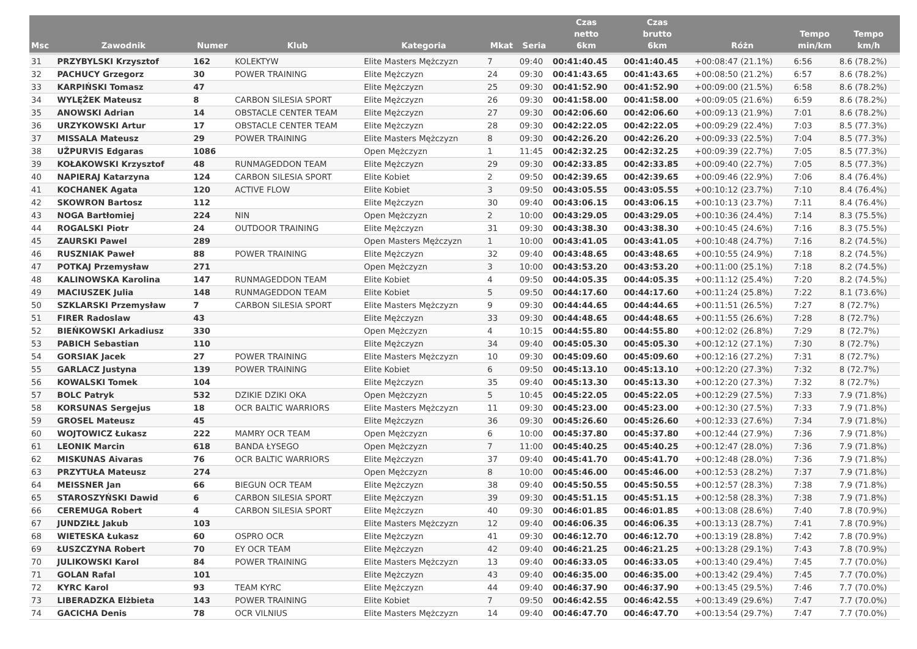| Msc | Zawodnik | Numer | Klub | Kategoria | Mkat | Seria | Czas netto 6km | Czas brutto 6km | Różn | Tempo min/km | Tempo km/h |
| --- | --- | --- | --- | --- | --- | --- | --- | --- | --- | --- | --- |
| 31 | PRZYBYLSKI Krzysztof | 162 | KOLEKTYW | Elite Masters Mężczyzn | 7 | 09:40 | 00:41:40.45 | 00:41:40.45 | +00:08:47 (21.1%) | 6:56 | 8.6 (78.2%) |
| 32 | PACHUCY Grzegorz | 30 | POWER TRAINING | Elite Mężczyzn | 24 | 09:30 | 00:41:43.65 | 00:41:43.65 | +00:08:50 (21.2%) | 6:57 | 8.6 (78.2%) |
| 33 | KARPIŃSKI Tomasz | 47 | | Elite Mężczyzn | 25 | 09:30 | 00:41:52.90 | 00:41:52.90 | +00:09:00 (21.5%) | 6:58 | 8.6 (78.2%) |
| 34 | WYLĘŻEK Mateusz | 8 | CARBON SILESIA SPORT | Elite Mężczyzn | 26 | 09:30 | 00:41:58.00 | 00:41:58.00 | +00:09:05 (21.6%) | 6:59 | 8.6 (78.2%) |
| 35 | ANOWSKI Adrian | 14 | OBSTACLE CENTER TEAM | Elite Mężczyzn | 27 | 09:30 | 00:42:06.60 | 00:42:06.60 | +00:09:13 (21.9%) | 7:01 | 8.6 (78.2%) |
| 36 | URZYKOWSKI Artur | 17 | OBSTACLE CENTER TEAM | Elite Mężczyzn | 28 | 09:30 | 00:42:22.05 | 00:42:22.05 | +00:09:29 (22.4%) | 7:03 | 8.5 (77.3%) |
| 37 | MISSALA Mateusz | 29 | POWER TRAINING | Elite Masters Mężczyzn | 8 | 09:30 | 00:42:26.20 | 00:42:26.20 | +00:09:33 (22.5%) | 7:04 | 8.5 (77.3%) |
| 38 | UŽPURVIS Edgaras | 1086 | | Open Mężczyzn | 1 | 11:45 | 00:42:32.25 | 00:42:32.25 | +00:09:39 (22.7%) | 7:05 | 8.5 (77.3%) |
| 39 | KOŁAKOWSKI Krzysztof | 48 | RUNMAGEDDON TEAM | Elite Mężczyzn | 29 | 09:30 | 00:42:33.85 | 00:42:33.85 | +00:09:40 (22.7%) | 7:05 | 8.5 (77.3%) |
| 40 | NAPIERAJ Katarzyna | 124 | CARBON SILESIA SPORT | Elite Kobiet | 2 | 09:50 | 00:42:39.65 | 00:42:39.65 | +00:09:46 (22.9%) | 7:06 | 8.4 (76.4%) |
| 41 | KOCHANEK Agata | 120 | ACTIVE FLOW | Elite Kobiet | 3 | 09:50 | 00:43:05.55 | 00:43:05.55 | +00:10:12 (23.7%) | 7:10 | 8.4 (76.4%) |
| 42 | SKOWRON Bartosz | 112 | | Elite Mężczyzn | 30 | 09:40 | 00:43:06.15 | 00:43:06.15 | +00:10:13 (23.7%) | 7:11 | 8.4 (76.4%) |
| 43 | NOGA Bartłomiej | 224 | NIN | Open Mężczyzn | 2 | 10:00 | 00:43:29.05 | 00:43:29.05 | +00:10:36 (24.4%) | 7:14 | 8.3 (75.5%) |
| 44 | ROGALSKI Piotr | 24 | OUTDOOR TRAINING | Elite Mężczyzn | 31 | 09:30 | 00:43:38.30 | 00:43:38.30 | +00:10:45 (24.6%) | 7:16 | 8.3 (75.5%) |
| 45 | ZAURSKI Pawel | 289 | | Open Masters Mężczyzn | 1 | 10:00 | 00:43:41.05 | 00:43:41.05 | +00:10:48 (24.7%) | 7:16 | 8.2 (74.5%) |
| 46 | RUSZNIAK Paweł | 88 | POWER TRAINING | Elite Mężczyzn | 32 | 09:40 | 00:43:48.65 | 00:43:48.65 | +00:10:55 (24.9%) | 7:18 | 8.2 (74.5%) |
| 47 | POTKAJ Przemysław | 271 | | Open Mężczyzn | 3 | 10:00 | 00:43:53.20 | 00:43:53.20 | +00:11:00 (25.1%) | 7:18 | 8.2 (74.5%) |
| 48 | KALINOWSKA Karolina | 147 | RUNMAGEDDON TEAM | Elite Kobiet | 4 | 09:50 | 00:44:05.35 | 00:44:05.35 | +00:11:12 (25.4%) | 7:20 | 8.2 (74.5%) |
| 49 | MACIUSZEK Julia | 148 | RUNMAGEDDON TEAM | Elite Kobiet | 5 | 09:50 | 00:44:17.60 | 00:44:17.60 | +00:11:24 (25.8%) | 7:22 | 8.1 (73.6%) |
| 50 | SZKLARSKI Przemysław | 7 | CARBON SILESIA SPORT | Elite Masters Mężczyzn | 9 | 09:30 | 00:44:44.65 | 00:44:44.65 | +00:11:51 (26.5%) | 7:27 | 8 (72.7%) |
| 51 | FIRER Radoslaw | 43 | | Elite Mężczyzn | 33 | 09:30 | 00:44:48.65 | 00:44:48.65 | +00:11:55 (26.6%) | 7:28 | 8 (72.7%) |
| 52 | BIEŃKOWSKI Arkadiusz | 330 | | Open Mężczyzn | 4 | 10:15 | 00:44:55.80 | 00:44:55.80 | +00:12:02 (26.8%) | 7:29 | 8 (72.7%) |
| 53 | PABICH Sebastian | 110 | | Elite Mężczyzn | 34 | 09:40 | 00:45:05.30 | 00:45:05.30 | +00:12:12 (27.1%) | 7:30 | 8 (72.7%) |
| 54 | GORSIAK Jacek | 27 | POWER TRAINING | Elite Masters Mężczyzn | 10 | 09:30 | 00:45:09.60 | 00:45:09.60 | +00:12:16 (27.2%) | 7:31 | 8 (72.7%) |
| 55 | GARLACZ Justyna | 139 | POWER TRAINING | Elite Kobiet | 6 | 09:50 | 00:45:13.10 | 00:45:13.10 | +00:12:20 (27.3%) | 7:32 | 8 (72.7%) |
| 56 | KOWALSKI Tomek | 104 | | Elite Mężczyzn | 35 | 09:40 | 00:45:13.30 | 00:45:13.30 | +00:12:20 (27.3%) | 7:32 | 8 (72.7%) |
| 57 | BOLC Patryk | 532 | DZIKIE DZIKI OKA | Open Mężczyzn | 5 | 10:45 | 00:45:22.05 | 00:45:22.05 | +00:12:29 (27.5%) | 7:33 | 7.9 (71.8%) |
| 58 | KORSUNAS Sergejus | 18 | OCR BALTIC WARRIORS | Elite Masters Mężczyzn | 11 | 09:30 | 00:45:23.00 | 00:45:23.00 | +00:12:30 (27.5%) | 7:33 | 7.9 (71.8%) |
| 59 | GROSEL Mateusz | 45 | | Elite Mężczyzn | 36 | 09:30 | 00:45:26.60 | 00:45:26.60 | +00:12:33 (27.6%) | 7:34 | 7.9 (71.8%) |
| 60 | WOJTOWICZ Łukasz | 222 | MAMRY OCR TEAM | Open Mężczyzn | 6 | 10:00 | 00:45:37.80 | 00:45:37.80 | +00:12:44 (27.9%) | 7:36 | 7.9 (71.8%) |
| 61 | LEONIK Marcin | 618 | BANDA ŁYSEGO | Open Mężczyzn | 7 | 11:00 | 00:45:40.25 | 00:45:40.25 | +00:12:47 (28.0%) | 7:36 | 7.9 (71.8%) |
| 62 | MISKUNAS Aivaras | 76 | OCR BALTIC WARRIORS | Elite Mężczyzn | 37 | 09:40 | 00:45:41.70 | 00:45:41.70 | +00:12:48 (28.0%) | 7:36 | 7.9 (71.8%) |
| 63 | PRZYTUŁA Mateusz | 274 | | Open Mężczyzn | 8 | 10:00 | 00:45:46.00 | 00:45:46.00 | +00:12:53 (28.2%) | 7:37 | 7.9 (71.8%) |
| 64 | MEISSNER Jan | 66 | BIEGUN OCR TEAM | Elite Mężczyzn | 38 | 09:40 | 00:45:50.55 | 00:45:50.55 | +00:12:57 (28.3%) | 7:38 | 7.9 (71.8%) |
| 65 | STAROSZYŃSKI Dawid | 6 | CARBON SILESIA SPORT | Elite Mężczyzn | 39 | 09:30 | 00:45:51.15 | 00:45:51.15 | +00:12:58 (28.3%) | 7:38 | 7.9 (71.8%) |
| 66 | CEREMUGA Robert | 4 | CARBON SILESIA SPORT | Elite Mężczyzn | 40 | 09:30 | 00:46:01.85 | 00:46:01.85 | +00:13:08 (28.6%) | 7:40 | 7.8 (70.9%) |
| 67 | JUNDZIŁŁ Jakub | 103 | | Elite Masters Mężczyzn | 12 | 09:40 | 00:46:06.35 | 00:46:06.35 | +00:13:13 (28.7%) | 7:41 | 7.8 (70.9%) |
| 68 | WIETESKA Łukasz | 60 | OSPRO OCR | Elite Mężczyzn | 41 | 09:30 | 00:46:12.70 | 00:46:12.70 | +00:13:19 (28.8%) | 7:42 | 7.8 (70.9%) |
| 69 | ŁUSZCZYNA Robert | 70 | EY OCR TEAM | Elite Mężczyzn | 42 | 09:40 | 00:46:21.25 | 00:46:21.25 | +00:13:28 (29.1%) | 7:43 | 7.8 (70.9%) |
| 70 | JULIKOWSKI Karol | 84 | POWER TRAINING | Elite Masters Mężczyzn | 13 | 09:40 | 00:46:33.05 | 00:46:33.05 | +00:13:40 (29.4%) | 7:45 | 7.7 (70.0%) |
| 71 | GOLAN Rafal | 101 | | Elite Mężczyzn | 43 | 09:40 | 00:46:35.00 | 00:46:35.00 | +00:13:42 (29.4%) | 7:45 | 7.7 (70.0%) |
| 72 | KYRC Karol | 93 | TEAM KYRC | Elite Mężczyzn | 44 | 09:40 | 00:46:37.90 | 00:46:37.90 | +00:13:45 (29.5%) | 7:46 | 7.7 (70.0%) |
| 73 | LIBERADZKA Elżbieta | 143 | POWER TRAINING | Elite Kobiet | 7 | 09:50 | 00:46:42.55 | 00:46:42.55 | +00:13:49 (29.6%) | 7:47 | 7.7 (70.0%) |
| 74 | GACICHA Denis | 78 | OCR VILNIUS | Elite Masters Mężczyzn | 14 | 09:40 | 00:46:47.70 | 00:46:47.70 | +00:13:54 (29.7%) | 7:47 | 7.7 (70.0%) |